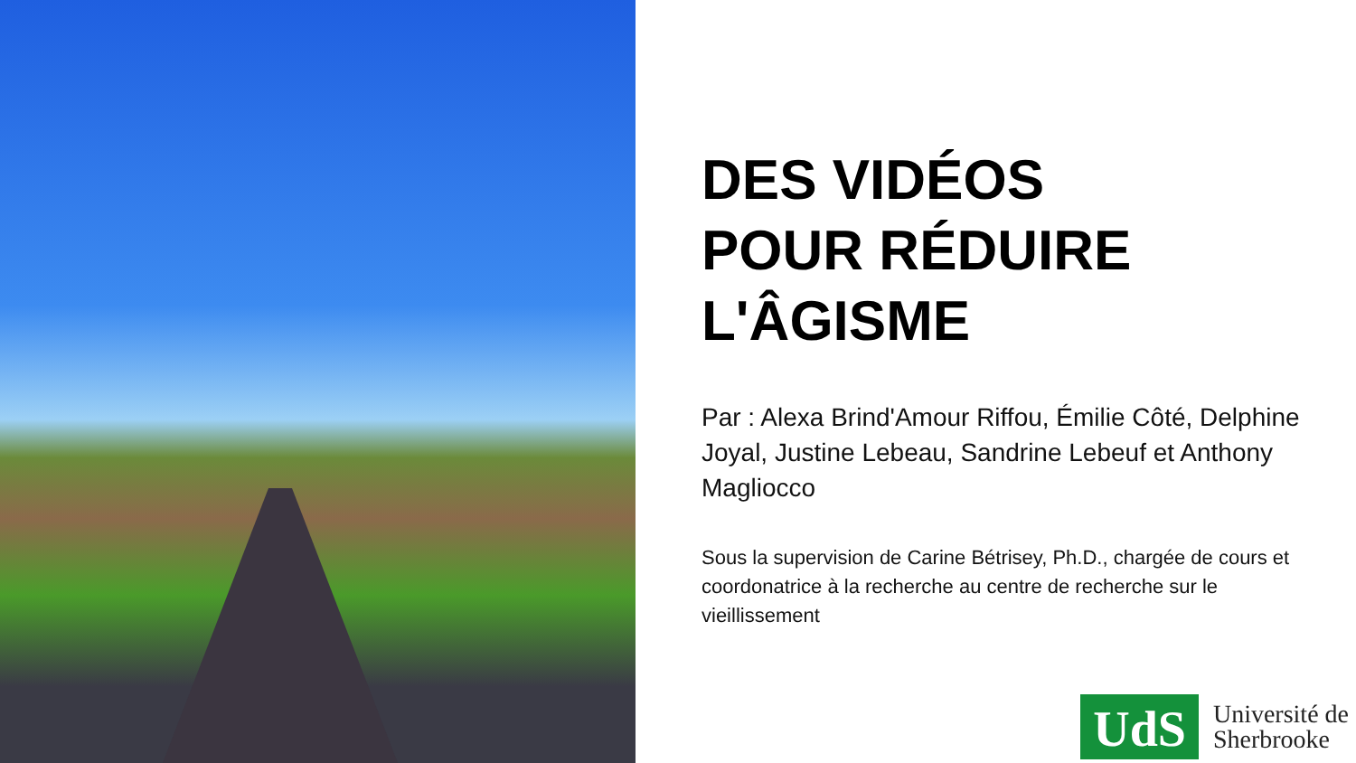DES VIDÉOS
POUR RÉDUIRE
L'ÂGISME
Par : Alexa Brind'Amour Riffou, Émilie Côté, Delphine Joyal, Justine Lebeau, Sandrine Lebeuf et Anthony Magliocco
Sous la supervision de Carine Bétrisey, Ph.D., chargée de cours et coordonatrice à la recherche au centre de recherche sur le vieillissement
UdS
Université de
Sherbrooke